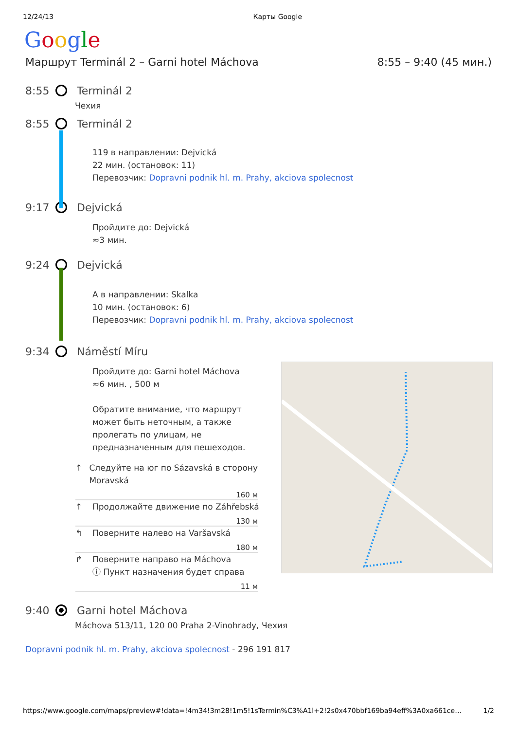12/24/13 Карты Google
Google
Маршрут Terminál 2 – Garni hotel Máchova 8:55 – 9:40 (45 мин.)
8:55 Terminál 2
Чехия
8:55 Terminál 2
119 в направлении: Dejvická
22 мин. (остановок: 11)
Перевозчик: Dopravni podnik hl. m. Prahy, akciova spolecnost
9:17 Dejvická
Пройдите до: Dejvická
≈3 мин.
9:24 Dejvická
A в направлении: Skalka
10 мин. (остановок: 6)
Перевозчик: Dopravni podnik hl. m. Prahy, akciova spolecnost
9:34 Náměstí Míru
Пройдите до: Garni hotel Máchova
≈6 мин. , 500 м
Обратите внимание, что маршрут может быть неточным, а также пролегать по улицам, не предназначенным для пешеходов.
↑ Следуйте на юг по Sázavská в сторону Moravská
160 м
↑ Продолжайте движение по Záhřebská
130 м
↰ Поверните налево на Varšavská
180 м
↱ Поверните направо на Máchova
ⓘ Пункт назначения будет справа
11 м
9:40 Garni hotel Máchova
Máchova 513/11, 120 00 Praha 2-Vinohrady, Чехия
Dopravni podnik hl. m. Prahy, akciova spolecnost - 296 191 817
https://www.google.com/maps/preview#!data=!4m34!3m28!1m5!1sTermin%C3%A1l+2!2s0x470bbf169ba94eff%3A0xa661ce… 1/2